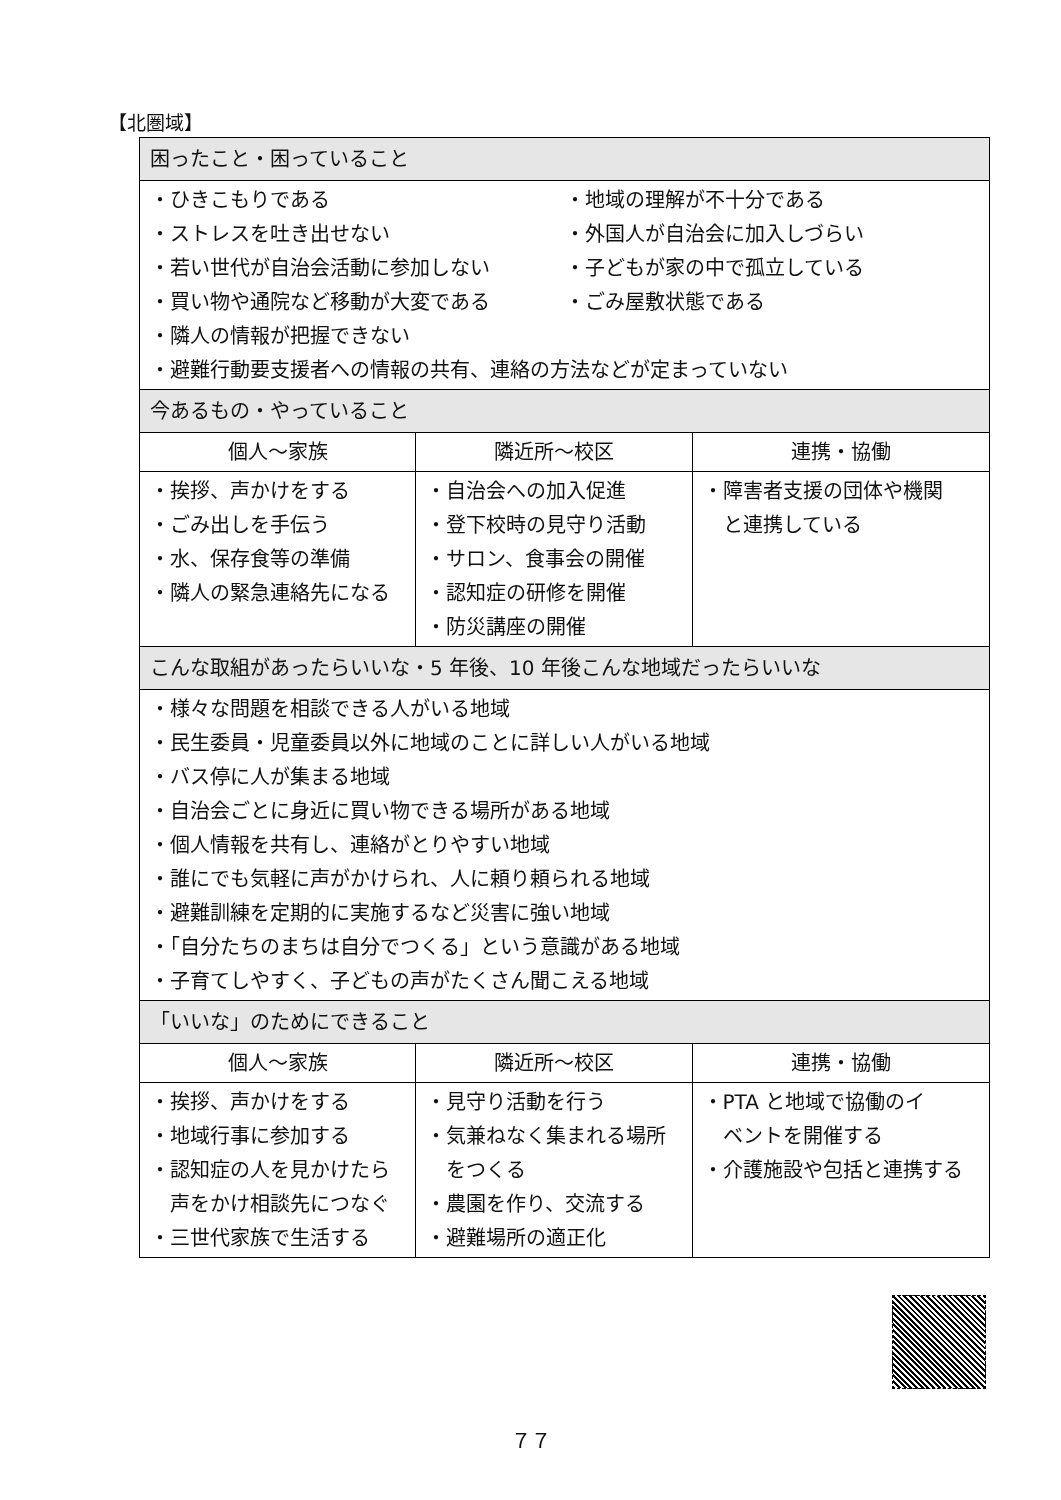【北圏域】
| 困ったこと・困っていること | | |
| --- | --- | --- |
| ・ひきこもりである ・ストレスを吐き出せない ・若い世代が自治会活動に参加しない ・買い物や通院など移動が大変である ・地域の理解が不十分である ・外国人が自治会に加入しづらい ・子どもが家の中で孤立している ・ごみ屋敷状態である ・隣人の情報が把握できない ・避難行動要支援者への情報の共有、連絡の方法などが定まっていない | | |
| 今あるもの・やっていること | | |
| 個人～家族 | 隣近所～校区 | 連携・協働 |
| ・挨拶、声かけをする ・ごみ出しを手伝う ・水、保存食等の準備 ・隣人の緊急連絡先になる | ・自治会への加入促進 ・登下校時の見守り活動 ・サロン、食事会の開催 ・認知症の研修を開催 ・防災講座の開催 | ・障害者支援の団体や機関 と連携している |
| こんな取組があったらいいな・5 年後、10 年後こんな地域だったらいいな | | |
| ・様々な問題を相談できる人がいる地域 ・民生委員・児童委員以外に地域のことに詳しい人がいる地域 ・バス停に人が集まる地域 ・自治会ごとに身近に買い物できる場所がある地域 ・個人情報を共有し、連絡がとりやすい地域 ・誰にでも気軽に声がかけられ、人に頼り頼られる地域 ・避難訓練を定期的に実施するなど災害に強い地域 ・「自分たちのまちは自分でつくる」という意識がある地域 ・子育てしやすく、子どもの声がたくさん聞こえる地域 | | |
| 「いいな」のためにできること | | |
| 個人～家族 | 隣近所～校区 | 連携・協働 |
| ・挨拶、声かけをする ・地域行事に参加する ・認知症の人を見かけたら 声をかけ相談先につなぐ ・三世代家族で生活する | ・見守り活動を行う ・気兼ねなく集まれる場所 をつくる ・農園を作り、交流する ・避難場所の適正化 | ・PTA と地域で協働のイ ベントを開催する ・介護施設や包括と連携する |
７７